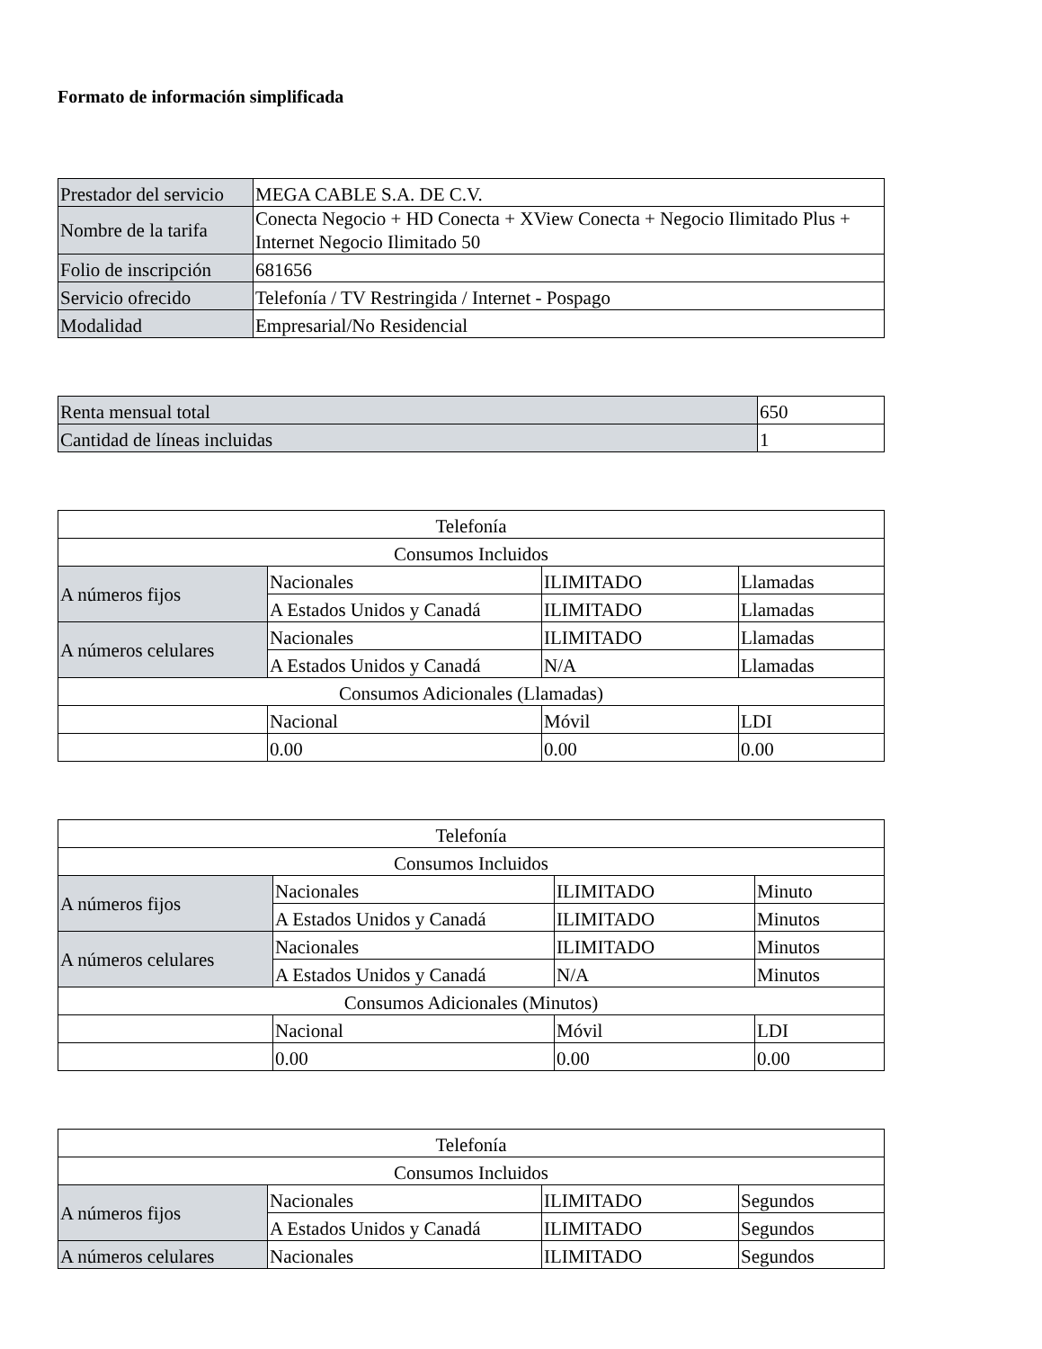Formato de información simplificada
| Prestador del servicio | MEGA CABLE S.A. DE C.V. |
| Nombre de la tarifa | Conecta Negocio + HD Conecta + XView Conecta + Negocio Ilimitado Plus + Internet Negocio Ilimitado 50 |
| Folio de inscripción | 681656 |
| Servicio ofrecido | Telefonía / TV Restringida / Internet - Pospago |
| Modalidad | Empresarial/No Residencial |
| Renta mensual total | 650 |
| Cantidad de líneas incluidas | 1 |
| Telefonía | | | |
| Consumos Incluidos | | | |
| A números fijos | Nacionales | ILIMITADO | Llamadas |
| | A Estados Unidos y Canadá | ILIMITADO | Llamadas |
| A números celulares | Nacionales | ILIMITADO | Llamadas |
| | A Estados Unidos y Canadá | N/A | Llamadas |
| Consumos Adicionales (Llamadas) | | | |
| | Nacional | Móvil | LDI |
| | 0.00 | 0.00 | 0.00 |
| Telefonía | | | |
| Consumos Incluidos | | | |
| A números fijos | Nacionales | ILIMITADO | Minuto |
| | A Estados Unidos y Canadá | ILIMITADO | Minutos |
| A números celulares | Nacionales | ILIMITADO | Minutos |
| | A Estados Unidos y Canadá | N/A | Minutos |
| Consumos Adicionales (Minutos) | | | |
| | Nacional | Móvil | LDI |
| | 0.00 | 0.00 | 0.00 |
| Telefonía | | | |
| Consumos Incluidos | | | |
| A números fijos | Nacionales | ILIMITADO | Segundos |
| | A Estados Unidos y Canadá | ILIMITADO | Segundos |
| A números celulares | Nacionales | ILIMITADO | Segundos |